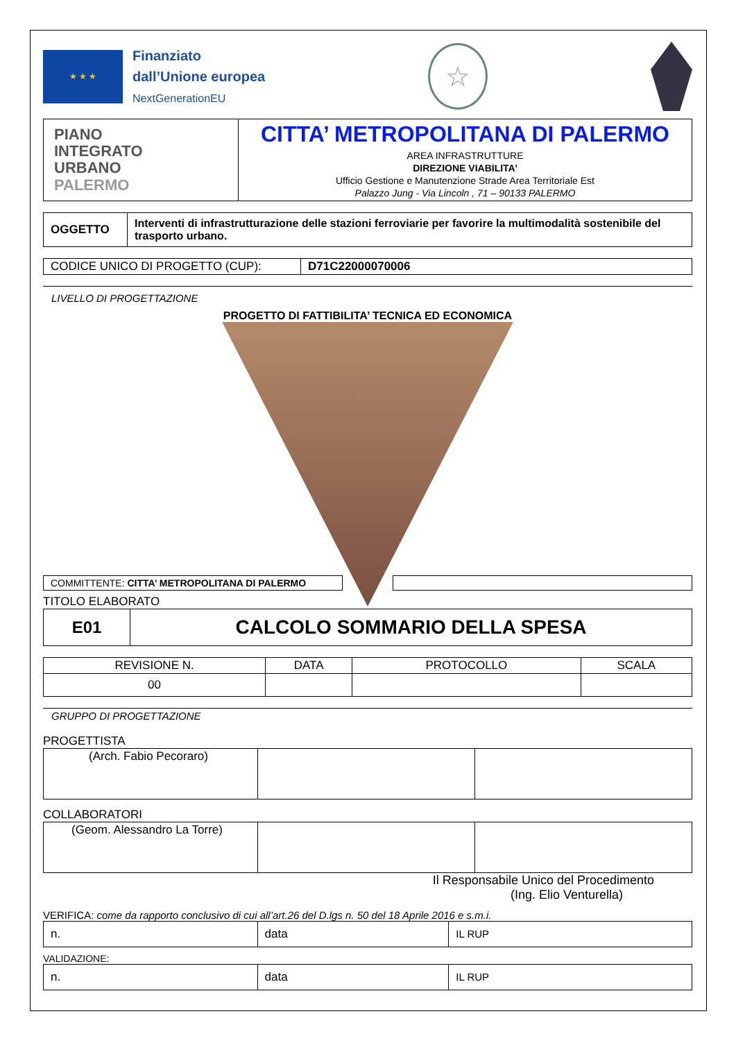★ ★ ★
Finanziato
dall’Unione europea
NextGenerationEU
☆
| PIANO INTEGRATO URBANO PALERMO | CITTA’ METROPOLITANA DI PALERMO AREA INFRASTRUTTURE DIREZIONE VIABILITA’ Ufficio Gestione e Manutenzione Strade Area Territoriale Est Palazzo Jung - Via Lincoln , 71 – 90133 PALERMO |
| OGGETTO | Interventi di infrastrutturazione delle stazioni ferroviarie per favorire la multimodalità sostenibile del trasporto urbano. |
| CODICE UNICO DI PROGETTO (CUP): | D71C22000070006 |
LIVELLO DI PROGETTAZIONE
PROGETTO DI FATTIBILITA’ TECNICA ED ECONOMICA
COMMITTENTE: CITTA’ METROPOLITANA DI PALERMO
TITOLO ELABORATO
| E01 | CALCOLO SOMMARIO DELLA SPESA |
| REVISIONE N. | DATA | PROTOCOLLO | SCALA |
| --- | --- | --- | --- |
| 00 | | | |
GRUPPO DI PROGETTAZIONE
PROGETTISTA
| (Arch. Fabio Pecoraro) | | |
COLLABORATORI
| (Geom. Alessandro La Torre) | | |
Il Responsabile Unico del Procedimento
(Ing. Elio Venturella)
VERIFICA: come da rapporto conclusivo di cui all’art.26 del D.lgs n. 50 del 18 Aprile 2016 e s.m.i.
| n. | data | IL RUP |
VALIDAZIONE:
| n. | data | IL RUP |